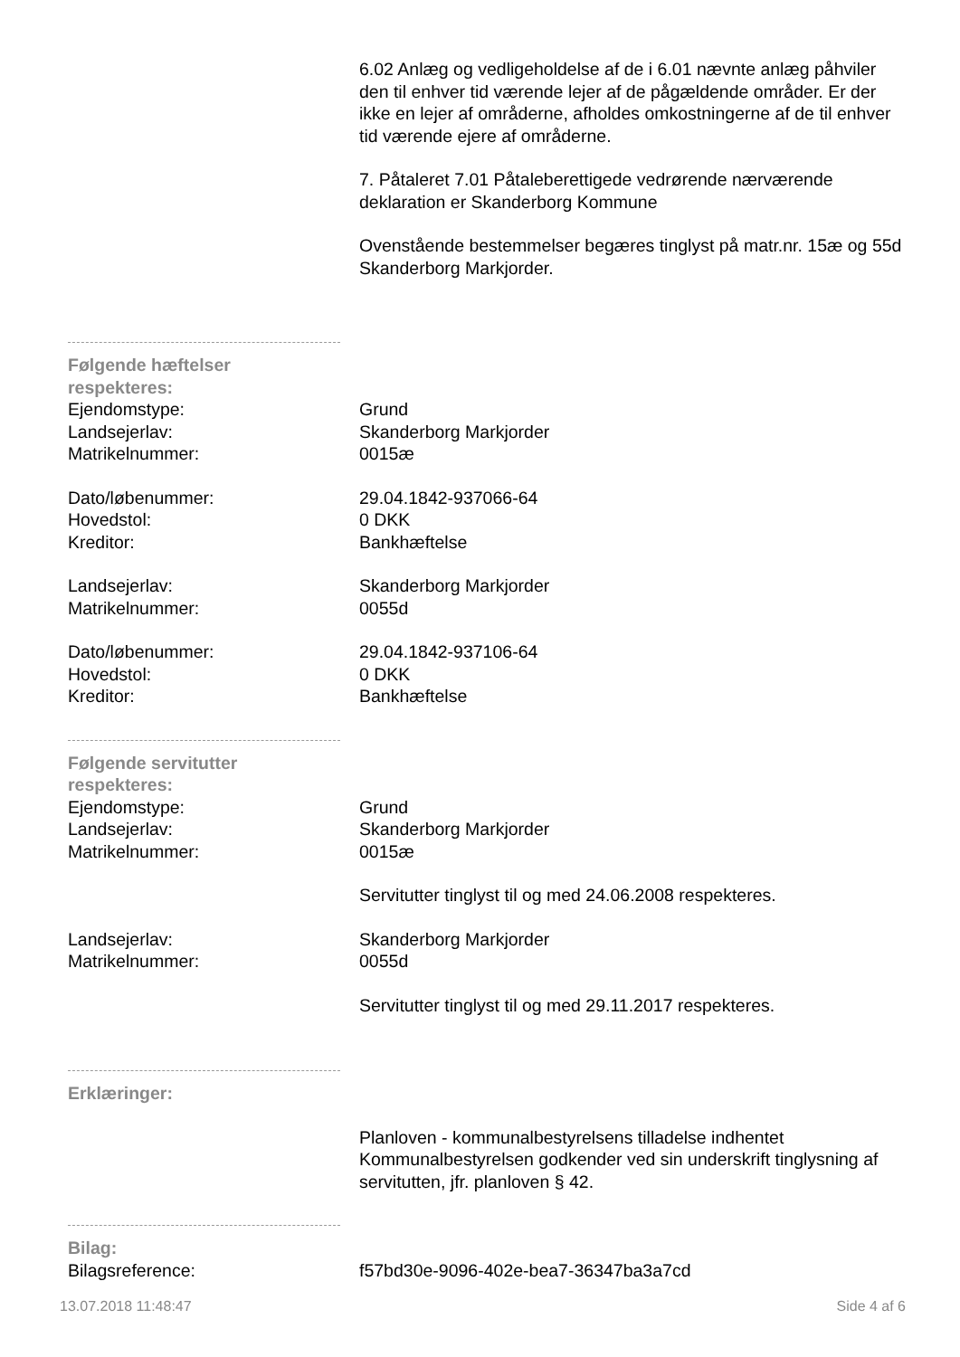6.02 Anlæg og vedligeholdelse af de i 6.01 nævnte anlæg påhviler den til enhver tid værende lejer af de pågældende områder. Er der ikke en lejer af områderne, afholdes omkostningerne af de til enhver tid værende ejere af områderne.
7. Påtaleret 7.01 Påtaleberettigede vedrørende nærværende deklaration er Skanderborg Kommune
Ovenstående bestemmelser begæres tinglyst på matr.nr. 15æ og 55d Skanderborg Markjorder.
Følgende hæftelser respekteres:
Ejendomstype: Grund
Landsejerlav: Skanderborg Markjorder
Matrikelnummer: 0015æ
Dato/løbenummer: 29.04.1842-937066-64
Hovedstol: 0 DKK
Kreditor: Bankhæftelse
Landsejerlav: Skanderborg Markjorder
Matrikelnummer: 0055d
Dato/løbenummer: 29.04.1842-937106-64
Hovedstol: 0 DKK
Kreditor: Bankhæftelse
Følgende servitutter respekteres:
Ejendomstype: Grund
Landsejerlav: Skanderborg Markjorder
Matrikelnummer: 0015æ
Servitutter tinglyst til og med 24.06.2008 respekteres.
Landsejerlav: Skanderborg Markjorder
Matrikelnummer: 0055d
Servitutter tinglyst til og med 29.11.2017 respekteres.
Erklæringer:
Planloven - kommunalbestyrelsens tilladelse indhentet Kommunalbestyrelsen godkender ved sin underskrift tinglysning af servitutten, jfr. planloven § 42.
Bilag:
Bilagsreference: f57bd30e-9096-402e-bea7-36347ba3a7cd
13.07.2018 11:48:47 Side 4 af 6